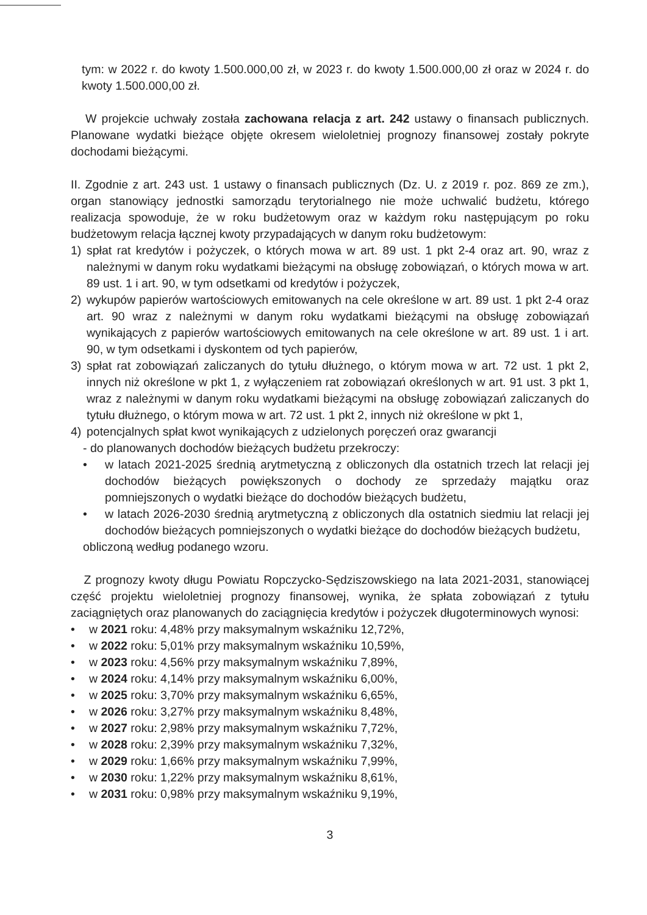tym: w 2022 r. do kwoty 1.500.000,00 zł, w 2023 r. do kwoty 1.500.000,00 zł oraz w 2024 r. do kwoty 1.500.000,00 zł.
W projekcie uchwały została zachowana relacja z art. 242 ustawy o finansach publicznych. Planowane wydatki bieżące objęte okresem wieloletniej prognozy finansowej zostały pokryte dochodami bieżącymi.
II. Zgodnie z art. 243 ust. 1 ustawy o finansach publicznych (Dz. U. z 2019 r. poz. 869 ze zm.), organ stanowiący jednostki samorządu terytorialnego nie może uchwalić budżetu, którego realizacja spowoduje, że w roku budżetowym oraz w każdym roku następującym po roku budżetowym relacja łącznej kwoty przypadających w danym roku budżetowym:
1) spłat rat kredytów i pożyczek, o których mowa w art. 89 ust. 1 pkt 2-4 oraz art. 90, wraz z należnymi w danym roku wydatkami bieżącymi na obsługę zobowiązań, o których mowa w art. 89 ust. 1 i art. 90, w tym odsetkami od kredytów i pożyczek,
2) wykupów papierów wartościowych emitowanych na cele określone w art. 89 ust. 1 pkt 2-4 oraz art. 90 wraz z należnymi w danym roku wydatkami bieżącymi na obsługę zobowiązań wynikających z papierów wartościowych emitowanych na cele określone w art. 89 ust. 1 i art. 90, w tym odsetkami i dyskontem od tych papierów,
3) spłat rat zobowiązań zaliczanych do tytułu dłużnego, o którym mowa w art. 72 ust. 1 pkt 2, innych niż określone w pkt 1, z wyłączeniem rat zobowiązań określonych w art. 91 ust. 3 pkt 1, wraz z należnymi w danym roku wydatkami bieżącymi na obsługę zobowiązań zaliczanych do tytułu dłużnego, o którym mowa w art. 72 ust. 1 pkt 2, innych niż określone w pkt 1,
4) potencjalnych spłat kwot wynikających z udzielonych poręczeń oraz gwarancji
- do planowanych dochodów bieżących budżetu przekroczy:
• w latach 2021-2025 średnią arytmetyczną z obliczonych dla ostatnich trzech lat relacji jej dochodów bieżących powiększonych o dochody ze sprzedaży majątku oraz pomniejszonych o wydatki bieżące do dochodów bieżących budżetu,
• w latach 2026-2030 średnią arytmetyczną z obliczonych dla ostatnich siedmiu lat relacji jej dochodów bieżących pomniejszonych o wydatki bieżące do dochodów bieżących budżetu,
obliczoną według podanego wzoru.
Z prognozy kwoty długu Powiatu Ropczycko-Sędziszowskiego na lata 2021-2031, stanowiącej część projektu wieloletniej prognozy finansowej, wynika, że spłata zobowiązań z tytułu zaciągniętych oraz planowanych do zaciągnięcia kredytów i pożyczek długoterminowych wynosi:
• w 2021 roku: 4,48% przy maksymalnym wskaźniku 12,72%,
• w 2022 roku: 5,01% przy maksymalnym wskaźniku 10,59%,
• w 2023 roku: 4,56% przy maksymalnym wskaźniku 7,89%,
• w 2024 roku: 4,14% przy maksymalnym wskaźniku 6,00%,
• w 2025 roku: 3,70% przy maksymalnym wskaźniku 6,65%,
• w 2026 roku: 3,27% przy maksymalnym wskaźniku 8,48%,
• w 2027 roku: 2,98% przy maksymalnym wskaźniku 7,72%,
• w 2028 roku: 2,39% przy maksymalnym wskaźniku 7,32%,
• w 2029 roku: 1,66% przy maksymalnym wskaźniku 7,99%,
• w 2030 roku: 1,22% przy maksymalnym wskaźniku 8,61%,
• w 2031 roku: 0,98% przy maksymalnym wskaźniku 9,19%,
3